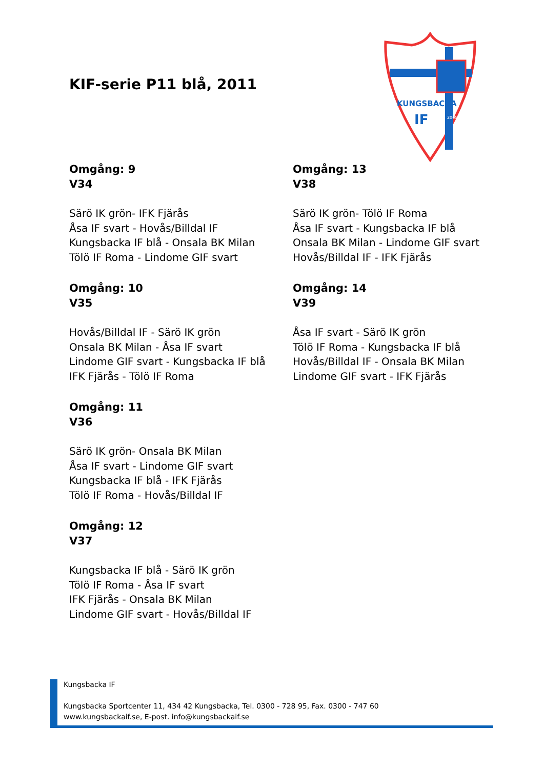KIF-serie P11 blå, 2011
KUNGSBACKA
IF
2005
Omgång: 9
V34
Särö IK grön- IFK Fjärås
Åsa IF svart - Hovås/Billdal IF
Kungsbacka IF blå - Onsala BK Milan
Tölö IF Roma - Lindome GIF svart
Omgång: 10
V35
Hovås/Billdal IF - Särö IK grön
Onsala BK Milan - Åsa IF svart
Lindome GIF svart - Kungsbacka IF blå
IFK Fjärås - Tölö IF Roma
Omgång: 11
V36
Särö IK grön- Onsala BK Milan
Åsa IF svart - Lindome GIF svart
Kungsbacka IF blå - IFK Fjärås
Tölö IF Roma - Hovås/Billdal IF
Omgång: 12
V37
Kungsbacka IF blå - Särö IK grön
Tölö IF Roma - Åsa IF svart
IFK Fjärås - Onsala BK Milan
Lindome GIF svart - Hovås/Billdal IF
Omgång: 13
V38
Särö IK grön- Tölö IF Roma
Åsa IF svart - Kungsbacka IF blå
Onsala BK Milan - Lindome GIF svart
Hovås/Billdal IF - IFK Fjärås
Omgång: 14
V39
Åsa IF svart - Särö IK grön
Tölö IF Roma - Kungsbacka IF blå
Hovås/Billdal IF - Onsala BK Milan
Lindome GIF svart - IFK Fjärås
Kungsbacka IF
Kungsbacka Sportcenter 11, 434 42 Kungsbacka, Tel. 0300 - 728 95, Fax. 0300 - 747 60
www.kungsbackaif.se, E-post. info@kungsbackaif.se